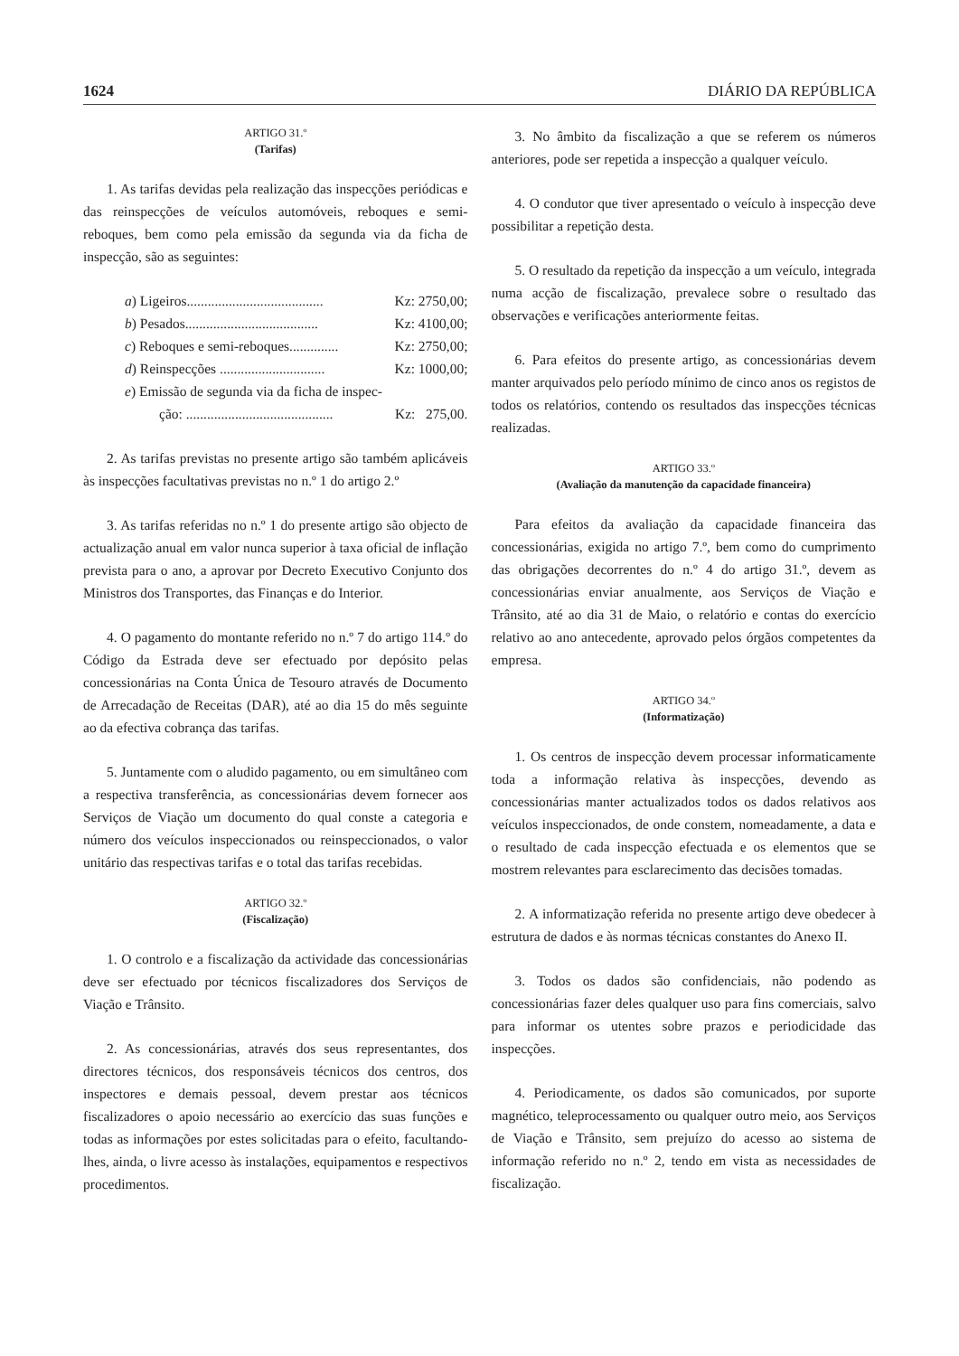1624 DIÁRIO DA REPÚBLICA
ARTIGO 31.º
(Tarifas)
1. As tarifas devidas pela realização das inspecções periódicas e das reinspecções de veículos automóveis, reboques e semi-reboques, bem como pela emissão da segunda via da ficha de inspecção, são as seguintes:
a) Ligeiros....................................... Kz: 2750,00;
b) Pesados...................................... Kz: 4100,00;
c) Reboques e semi-reboques.............. Kz: 2750,00;
d) Reinspecções .............................. Kz: 1000,00;
e) Emissão de segunda via da ficha de inspec-
ção: .......................................... Kz: 275,00.
2. As tarifas previstas no presente artigo são também aplicáveis às inspecções facultativas previstas no n.º 1 do artigo 2.º
3. As tarifas referidas no n.º 1 do presente artigo são objecto de actualização anual em valor nunca superior à taxa oficial de inflação prevista para o ano, a aprovar por Decreto Executivo Conjunto dos Ministros dos Transportes, das Finanças e do Interior.
4. O pagamento do montante referido no n.º 7 do artigo 114.º do Código da Estrada deve ser efectuado por depósito pelas concessionárias na Conta Única de Tesouro através de Documento de Arrecadação de Receitas (DAR), até ao dia 15 do mês seguinte ao da efectiva cobrança das tarifas.
5. Juntamente com o aludido pagamento, ou em simultâneo com a respectiva transferência, as concessionárias devem fornecer aos Serviços de Viação um documento do qual conste a categoria e número dos veículos inspeccionados ou reinspeccionados, o valor unitário das respectivas tarifas e o total das tarifas recebidas.
ARTIGO 32.º
(Fiscalização)
1. O controlo e a fiscalização da actividade das concessionárias deve ser efectuado por técnicos fiscalizadores dos Serviços de Viação e Trânsito.
2. As concessionárias, através dos seus representantes, dos directores técnicos, dos responsáveis técnicos dos centros, dos inspectores e demais pessoal, devem prestar aos técnicos fiscalizadores o apoio necessário ao exercício das suas funções e todas as informações por estes solicitadas para o efeito, facultando-lhes, ainda, o livre acesso às instalações, equipamentos e respectivos procedimentos.
3. No âmbito da fiscalização a que se referem os números anteriores, pode ser repetida a inspecção a qualquer veículo.
4. O condutor que tiver apresentado o veículo à inspecção deve possibilitar a repetição desta.
5. O resultado da repetição da inspecção a um veículo, integrada numa acção de fiscalização, prevalece sobre o resultado das observações e verificações anteriormente feitas.
6. Para efeitos do presente artigo, as concessionárias devem manter arquivados pelo período mínimo de cinco anos os registos de todos os relatórios, contendo os resultados das inspecções técnicas realizadas.
ARTIGO 33.º
(Avaliação da manutenção da capacidade financeira)
Para efeitos da avaliação da capacidade financeira das concessionárias, exigida no artigo 7.º, bem como do cumprimento das obrigações decorrentes do n.º 4 do artigo 31.º, devem as concessionárias enviar anualmente, aos Serviços de Viação e Trânsito, até ao dia 31 de Maio, o relatório e contas do exercício relativo ao ano antecedente, aprovado pelos órgãos competentes da empresa.
ARTIGO 34.º
(Informatização)
1. Os centros de inspecção devem processar informaticamente toda a informação relativa às inspecções, devendo as concessionárias manter actualizados todos os dados relativos aos veículos inspeccionados, de onde constem, nomeadamente, a data e o resultado de cada inspecção efectuada e os elementos que se mostrem relevantes para esclarecimento das decisões tomadas.
2. A informatização referida no presente artigo deve obedecer à estrutura de dados e às normas técnicas constantes do Anexo II.
3. Todos os dados são confidenciais, não podendo as concessionárias fazer deles qualquer uso para fins comerciais, salvo para informar os utentes sobre prazos e periodicidade das inspecções.
4. Periodicamente, os dados são comunicados, por suporte magnético, teleprocessamento ou qualquer outro meio, aos Serviços de Viação e Trânsito, sem prejuízo do acesso ao sistema de informação referido no n.º 2, tendo em vista as necessidades de fiscalização.